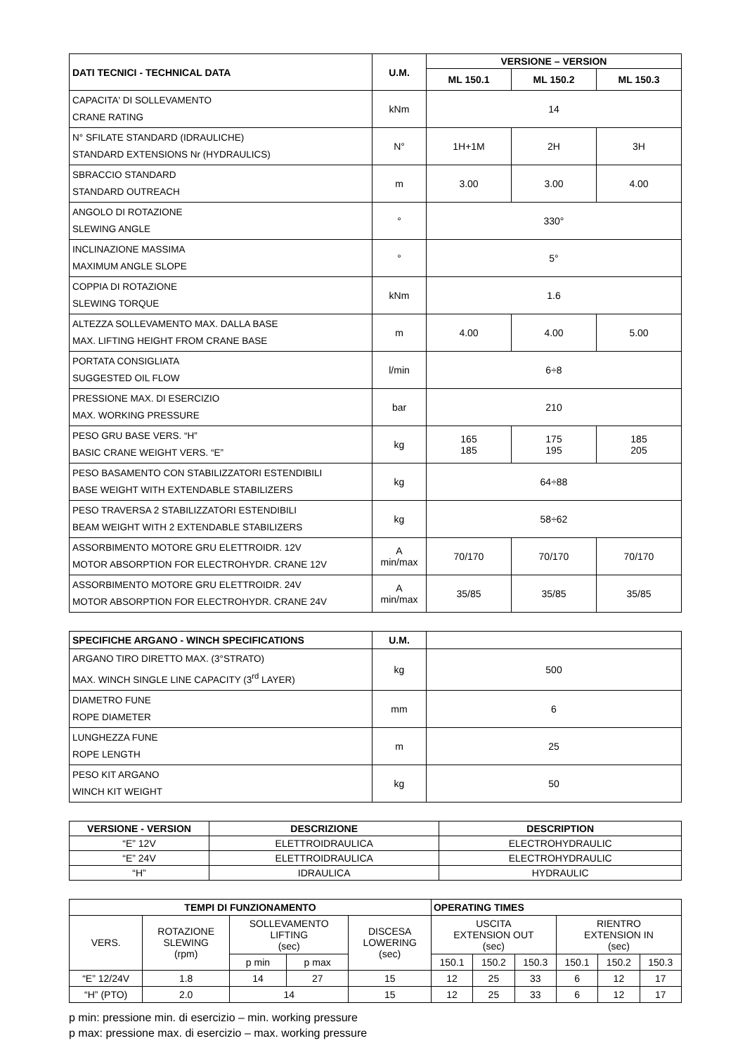| DATI TECNICI - TECHNICAL DATA | U.M. | VERSIONE – VERSION | | |
| --- | --- | --- | --- | --- |
| | | ML 150.1 | ML 150.2 | ML 150.3 |
| CAPACITA' DI SOLLEVAMENTO CRANE RATING | kNm | 14 | | |
| N° SFILATE STANDARD (IDRAULICHE) STANDARD EXTENSIONS Nr (HYDRAULICS) | N° | 1H+1M | 2H | 3H |
| SBRACCIO STANDARD STANDARD OUTREACH | m | 3.00 | 3.00 | 4.00 |
| ANGOLO DI ROTAZIONE SLEWING ANGLE | ° | 330° | | |
| INCLINAZIONE MASSIMA MAXIMUM ANGLE SLOPE | ° | 5° | | |
| COPPIA DI ROTAZIONE SLEWING TORQUE | kNm | 1.6 | | |
| ALTEZZA SOLLEVAMENTO MAX. DALLA BASE MAX. LIFTING HEIGHT FROM CRANE BASE | m | 4.00 | 4.00 | 5.00 |
| PORTATA CONSIGLIATA SUGGESTED OIL FLOW | l/min | 6÷8 | | |
| PRESSIONE MAX. DI ESERCIZIO MAX. WORKING PRESSURE | bar | 210 | | |
| PESO GRU BASE VERS. “H” BASIC CRANE WEIGHT VERS. “E” | kg | 165 185 | 175 195 | 185 205 |
| PESO BASAMENTO CON STABILIZZATORI ESTENDIBILI BASE WEIGHT WITH EXTENDABLE STABILIZERS | kg | 64÷88 | | |
| PESO TRAVERSA 2 STABILIZZATORI ESTENDIBILI BEAM WEIGHT WITH 2 EXTENDABLE STABILIZERS | kg | 58÷62 | | |
| ASSORBIMENTO MOTORE GRU ELETTROIDR. 12V MOTOR ABSORPTION FOR ELECTROHYDR. CRANE 12V | A min/max | 70/170 | 70/170 | 70/170 |
| ASSORBIMENTO MOTORE GRU ELETTROIDR. 24V MOTOR ABSORPTION FOR ELECTROHYDR. CRANE 24V | A min/max | 35/85 | 35/85 | 35/85 |
| SPECIFICHE ARGANO - WINCH SPECIFICATIONS | U.M. | |
| --- | --- | --- |
| ARGANO TIRO DIRETTO MAX. (3°STRATO) MAX. WINCH SINGLE LINE CAPACITY (3<sup>rd</sup> LAYER) | kg | 500 |
| DIAMETRO FUNE ROPE DIAMETER | mm | 6 |
| LUNGHEZZA FUNE ROPE LENGTH | m | 25 |
| PESO KIT ARGANO WINCH KIT WEIGHT | kg | 50 |
| VERSIONE - VERSION | DESCRIZIONE | DESCRIPTION |
| --- | --- | --- |
| “E” 12V | ELETTROIDRAULICA | ELECTROHYDRAULIC |
| “E” 24V | ELETTROIDRAULICA | ELECTROHYDRAULIC |
| “H” | IDRAULICA | HYDRAULIC |
| TEMPI DI FUNZIONAMENTO | | | | | OPERATING TIMES | | | | | |
| --- | --- | --- | --- | --- | --- | --- | --- | --- | --- | --- |
| VERS. | ROTAZIONE SLEWING (rpm) | SOLLEVAMENTO LIFTING (sec) | | DISCESA LOWERING (sec) | USCITA EXTENSION OUT (sec) | | | RIENTRO EXTENSION IN (sec) | | |
| | | p min | p max | | 150.1 | 150.2 | 150.3 | 150.1 | 150.2 | 150.3 |
| “E” 12/24V | 1.8 | 14 | 27 | 15 | 12 | 25 | 33 | 6 | 12 | 17 |
| “H” (PTO) | 2.0 | 14 | | 15 | 12 | 25 | 33 | 6 | 12 | 17 |
p min: pressione min. di esercizio – min. working pressure
p max: pressione max. di esercizio – max. working pressure